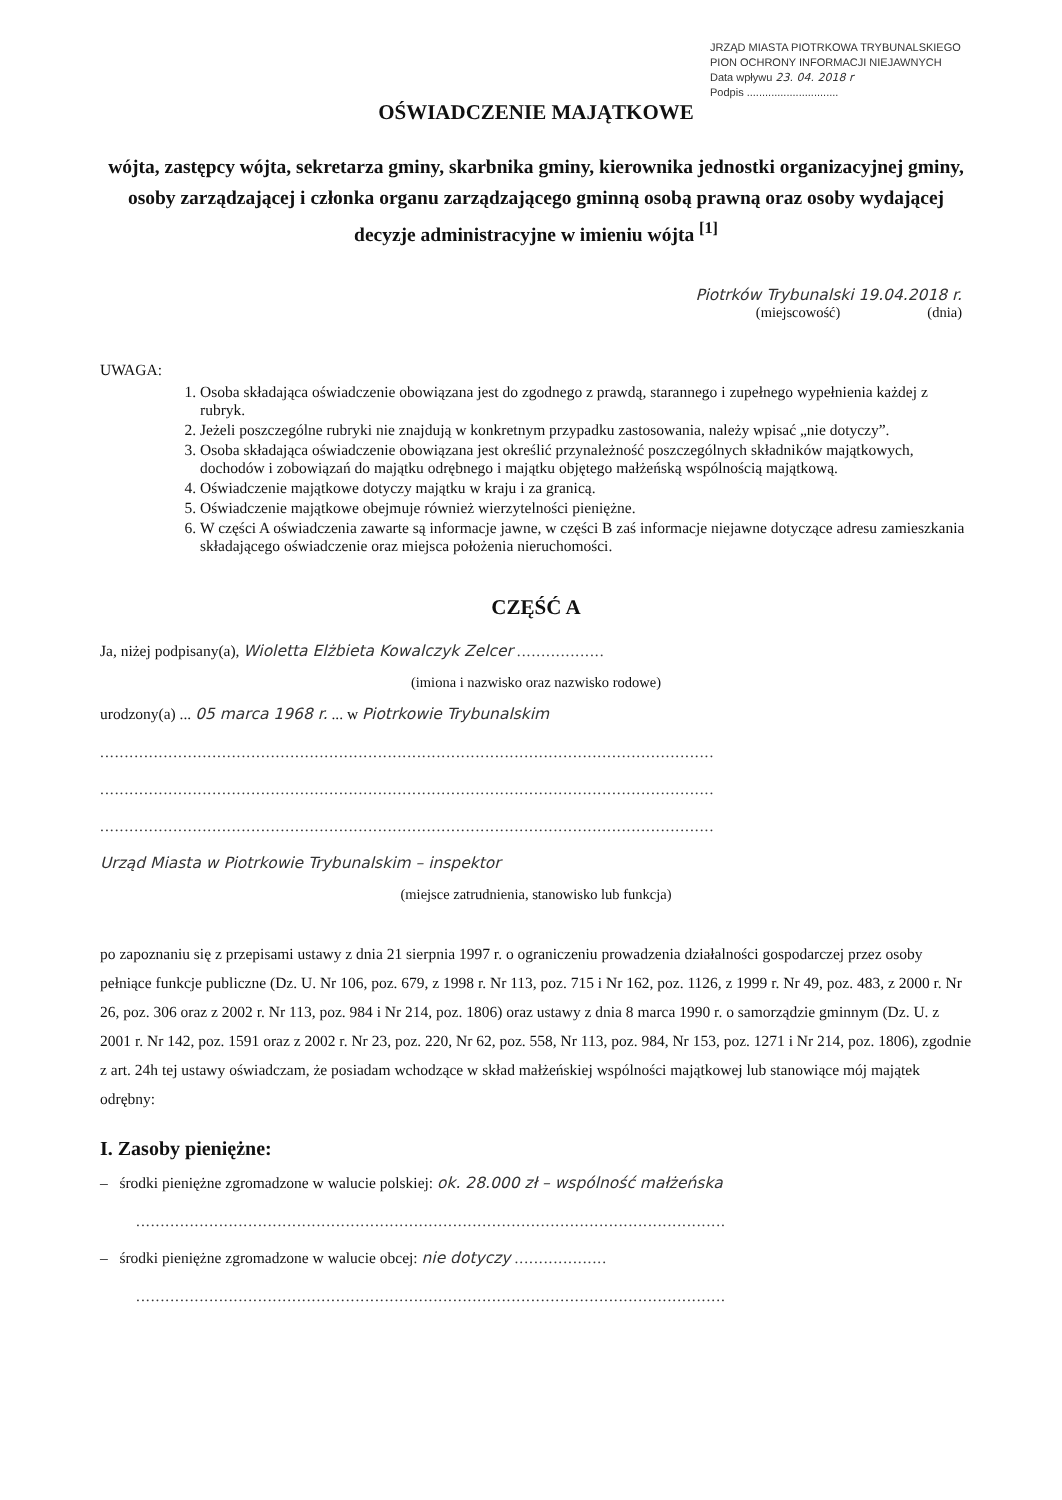JRZĄD MIASTA PIOTRKOWA TRYBUNALSKIEGO
PION OCHRONY INFORMACJI NIEJAWNYCH
Data wpływu 23. 04. 2018 r
Podpis ..............................
OŚWIADCZENIE MAJĄTKOWE
wójta, zastępcy wójta, sekretarza gminy, skarbnika gminy, kierownika jednostki organizacyjnej gminy, osoby zarządzającej i członka organu zarządzającego gminną osobą prawną oraz osoby wydającej decyzje administracyjne w imieniu wójta <sup>[1]</sup>
Piotrków Trybunalski 19.04.2018 r.
(miejscowość) (dnia)
UWAGA:
1. Osoba składająca oświadczenie obowiązana jest do zgodnego z prawdą, starannego i zupełnego wypełnienia każdej z rubryk.
2. Jeżeli poszczególne rubryki nie znajdują w konkretnym przypadku zastosowania, należy wpisać „nie dotyczy”.
3. Osoba składająca oświadczenie obowiązana jest określić przynależność poszczególnych składników majątkowych, dochodów i zobowiązań do majątku odrębnego i majątku objętego małżeńską wspólnością majątkową.
4. Oświadczenie majątkowe dotyczy majątku w kraju i za granicą.
5. Oświadczenie majątkowe obejmuje również wierzytelności pieniężne.
6. W części A oświadczenia zawarte są informacje jawne, w części B zaś informacje niejawne dotyczące adresu zamieszkania składającego oświadczenie oraz miejsca położenia nieruchomości.
CZĘŚĆ A
Ja, niżej podpisany(a), Wioletta Elżbieta Kowalczyk Zelcer ..................
(imiona i nazwisko oraz nazwisko rodowe)
urodzony(a) ... 05 marca 1968 r. ... w Piotrkowie Trybunalskim
..............................................................................................................................
..............................................................................................................................
..............................................................................................................................
Urząd Miasta w Piotrkowie Trybunalskim – inspektor
(miejsce zatrudnienia, stanowisko lub funkcja)
po zapoznaniu się z przepisami ustawy z dnia 21 sierpnia 1997 r. o ograniczeniu prowadzenia działalności gospodarczej przez osoby pełniące funkcje publiczne (Dz. U. Nr 106, poz. 679, z 1998 r. Nr 113, poz. 715 i Nr 162, poz. 1126, z 1999 r. Nr 49, poz. 483, z 2000 r. Nr 26, poz. 306 oraz z 2002 r. Nr 113, poz. 984 i Nr 214, poz. 1806) oraz ustawy z dnia 8 marca 1990 r. o samorządzie gminnym (Dz. U. z 2001 r. Nr 142, poz. 1591 oraz z 2002 r. Nr 23, poz. 220, Nr 62, poz. 558, Nr 113, poz. 984, Nr 153, poz. 1271 i Nr 214, poz. 1806), zgodnie z art. 24h tej ustawy oświadczam, że posiadam wchodzące w skład małżeńskiej wspólności majątkowej lub stanowiące mój majątek odrębny:
I. Zasoby pieniężne:
– środki pieniężne zgromadzone w walucie polskiej: ok. 28.000 zł – wspólność małżeńska
.........................................................................................................................
– środki pieniężne zgromadzone w walucie obcej: nie dotyczy ...................
.........................................................................................................................